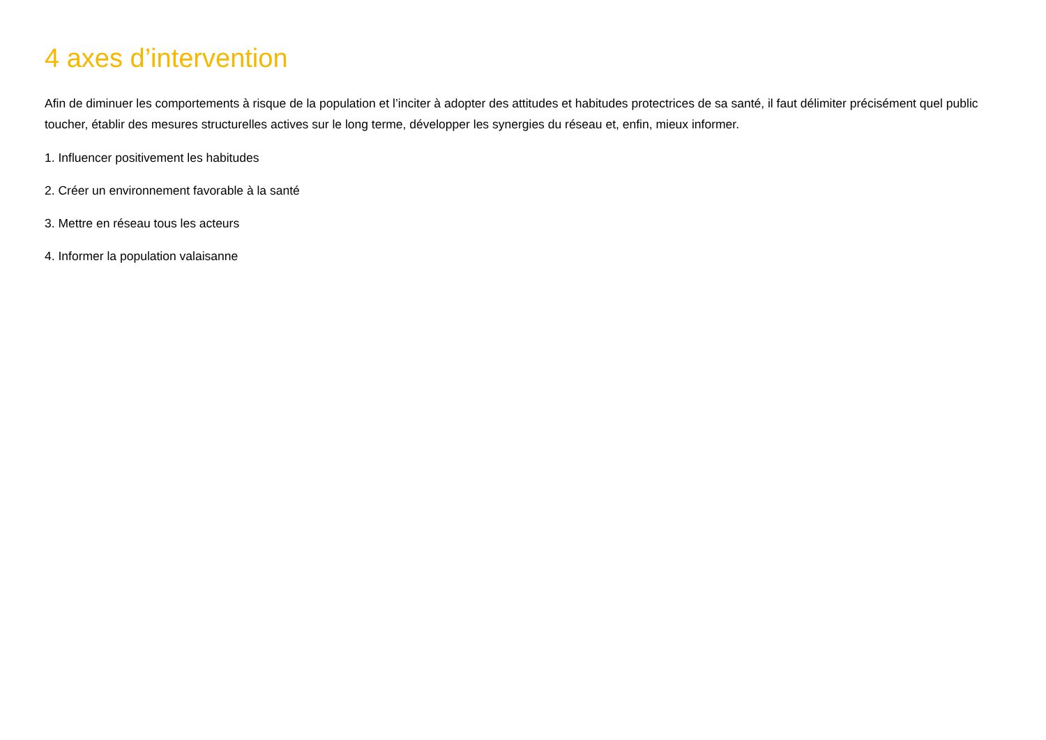4 axes d’intervention
Afin de diminuer les comportements à risque de la population et l’inciter à adopter des attitudes et habitudes protectrices de sa santé, il faut délimiter précisément quel public toucher, établir des mesures structurelles actives sur le long terme, développer les synergies du réseau et, enfin, mieux informer.
1. Influencer positivement les habitudes
2. Créer un environnement favorable à la santé
3. Mettre en réseau tous les acteurs
4. Informer la population valaisanne